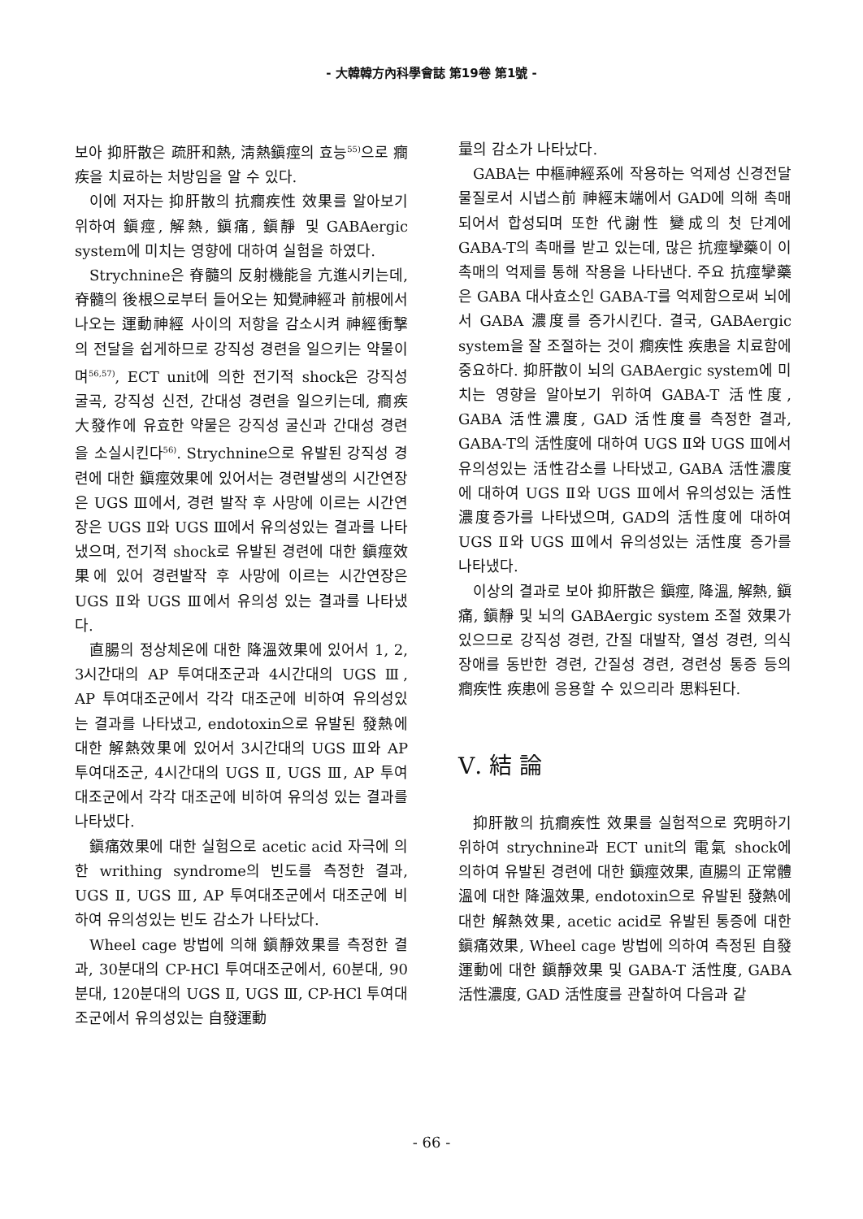- 大韓韓方內科學會誌 第19卷 第1號 -
보아 抑肝散은 疏肝和熱, 淸熱鎭痙의 효능<sup>55)</sup>으로 癎疾을 치료하는 처방임을 알 수 있다.
이에 저자는 抑肝散의 抗癎疾性 效果를 알아보기 위하여 鎭痙, 解熱, 鎭痛, 鎭靜 및 GABAergic system에 미치는 영향에 대하여 실험을 하였다.
Strychnine은 脊髓의 反射機能을 亢進시키는데, 脊髓의 後根으로부터 들어오는 知覺神經과 前根에서 나오는 運動神經 사이의 저항을 감소시켜 神經衝擊의 전달을 쉽게하므로 강직성 경련을 일으키는 약물이며<sup>56,57)</sup>, ECT unit에 의한 전기적 shock은 강직성 굴곡, 강직성 신전, 간대성 경련을 일으키는데, 癎疾 大發作에 유효한 약물은 강직성 굴신과 간대성 경련을 소실시킨다<sup>56)</sup>. Strychnine으로 유발된 강직성 경련에 대한 鎭痙效果에 있어서는 경련발생의 시간연장은 UGS Ⅲ에서, 경련 발작 후 사망에 이르는 시간연장은 UGS Ⅱ와 UGS Ⅲ에서 유의성있는 결과를 나타냈으며, 전기적 shock로 유발된 경련에 대한 鎭痙效果에 있어 경련발작 후 사망에 이르는 시간연장은 UGS Ⅱ와 UGS Ⅲ에서 유의성 있는 결과를 나타냈다.
直腸의 정상체온에 대한 降溫效果에 있어서 1, 2, 3시간대의 AP 투여대조군과 4시간대의 UGS Ⅲ, AP 투여대조군에서 각각 대조군에 비하여 유의성있는 결과를 나타냈고, endotoxin으로 유발된 發熱에 대한 解熱效果에 있어서 3시간대의 UGS Ⅲ와 AP 투여대조군, 4시간대의 UGS Ⅱ, UGS Ⅲ, AP 투여대조군에서 각각 대조군에 비하여 유의성 있는 결과를 나타냈다.
鎭痛效果에 대한 실험으로 acetic acid 자극에 의한 writhing syndrome의 빈도를 측정한 결과, UGS Ⅱ, UGS Ⅲ, AP 투여대조군에서 대조군에 비하여 유의성있는 빈도 감소가 나타났다.
Wheel cage 방법에 의해 鎭靜效果를 측정한 결과, 30분대의 CP-HCl 투여대조군에서, 60분대, 90분대, 120분대의 UGS Ⅱ, UGS Ⅲ, CP-HCl 투여대조군에서 유의성있는 自發運動
量의 감소가 나타났다.
GABA는 中樞神經系에 작용하는 억제성 신경전달물질로서 시냅스前 神經末端에서 GAD에 의해 촉매되어서 합성되며 또한 代謝性 變成의 첫 단계에 GABA-T의 촉매를 받고 있는데, 많은 抗痙攣藥이 이 촉매의 억제를 통해 작용을 나타낸다. 주요 抗痙攣藥은 GABA 대사효소인 GABA-T를 억제함으로써 뇌에서 GABA 濃度를 증가시킨다. 결국, GABAergic system을 잘 조절하는 것이 癎疾性 疾患을 치료함에 중요하다. 抑肝散이 뇌의 GABAergic system에 미치는 영향을 알아보기 위하여 GABA-T 活性度, GABA 活性濃度, GAD 活性度를 측정한 결과, GABA-T의 活性度에 대하여 UGS Ⅱ와 UGS Ⅲ에서 유의성있는 活性감소를 나타냈고, GABA 活性濃度에 대하여 UGS Ⅱ와 UGS Ⅲ에서 유의성있는 活性濃度증가를 나타냈으며, GAD의 活性度에 대하여 UGS Ⅱ와 UGS Ⅲ에서 유의성있는 活性度 증가를 나타냈다.
이상의 결과로 보아 抑肝散은 鎭痙, 降溫, 解熱, 鎭痛, 鎭靜 및 뇌의 GABAergic system 조절 效果가 있으므로 강직성 경련, 간질 대발작, 열성 경련, 의식장애를 동반한 경련, 간질성 경련, 경련성 통증 등의 癎疾性 疾患에 응용할 수 있으리라 思料된다.
Ⅴ. 結 論
抑肝散의 抗癎疾性 效果를 실험적으로 究明하기 위하여 strychnine과 ECT unit의 電氣 shock에 의하여 유발된 경련에 대한 鎭痙效果, 直腸의 正常體溫에 대한 降溫效果, endotoxin으로 유발된 發熱에 대한 解熱效果, acetic acid로 유발된 통증에 대한 鎭痛效果, Wheel cage 방법에 의하여 측정된 自發運動에 대한 鎭靜效果 및 GABA-T 活性度, GABA 活性濃度, GAD 活性度를 관찰하여 다음과 같
- 66 -